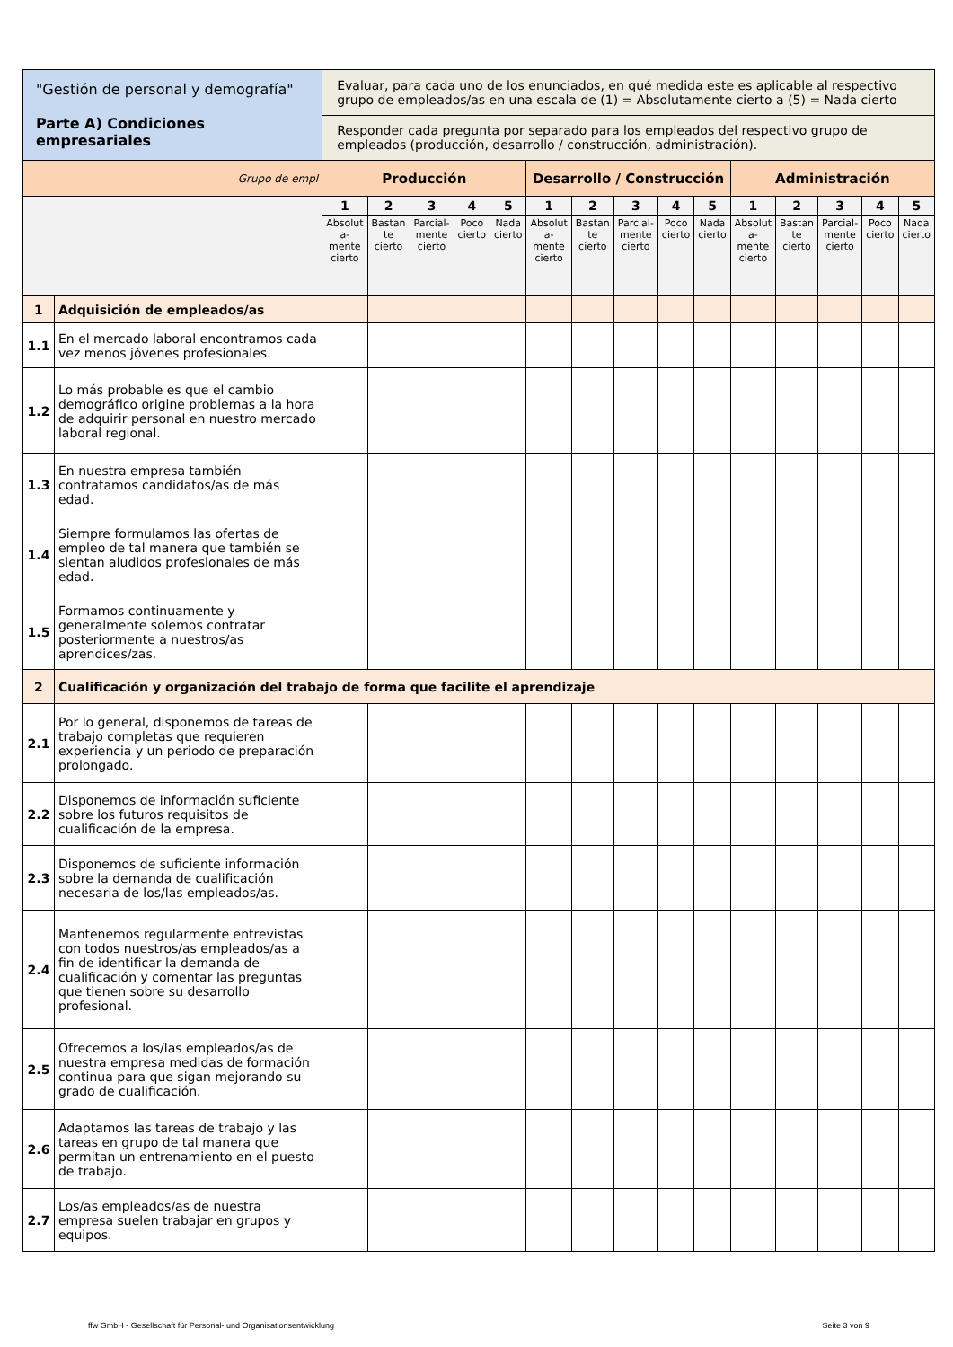| "Gestión de personal y demografía" Parte A) Condiciones empresariales | | Evaluar, para cada uno de los enunciados, en qué medida este es aplicable al respectivo grupo de empleados/as en una escala de (1) = Absolutamente cierto a (5) = Nada cierto | | | | | | | | | | | | | | |
| | | Responder cada pregunta por separado para los empleados del respectivo grupo de empleados (producción, desarrollo / construcción, administración). | | | | | | | | | | | | | | |
| Grupo de empl | | Producción | | | | | Desarrollo / Construcción | | | | | Administración | | | | |
| | | 1 | 2 | 3 | 4 | 5 | 1 | 2 | 3 | 4 | 5 | 1 | 2 | 3 | 4 | 5 |
| | | Absolut a- mente cierto | Bastan te cierto | Parcial- mente cierto | Poco cierto | Nada cierto | Absolut a- mente cierto | Bastan te cierto | Parcial- mente cierto | Poco cierto | Nada cierto | Absolut a- mente cierto | Bastan te cierto | Parcial- mente cierto | Poco cierto | Nada cierto |
| 1 | Adquisición de empleados/as | | | | | | | | | | | | | | | |
| 1.1 | En el mercado laboral encontramos cada vez menos jóvenes profesionales. | | | | | | | | | | | | | | | |
| 1.2 | Lo más probable es que el cambio demográfico origine problemas a la hora de adquirir personal en nuestro mercado laboral regional. | | | | | | | | | | | | | | | |
| 1.3 | En nuestra empresa también contratamos candidatos/as de más edad. | | | | | | | | | | | | | | | |
| 1.4 | Siempre formulamos las ofertas de empleo de tal manera que también se sientan aludidos profesionales de más edad. | | | | | | | | | | | | | | | |
| 1.5 | Formamos continuamente y generalmente solemos contratar posteriormente a nuestros/as aprendices/zas. | | | | | | | | | | | | | | | |
| 2 | Cualificación y organización del trabajo de forma que facilite el aprendizaje | | | | | | | | | | | | | | | |
| 2.1 | Por lo general, disponemos de tareas de trabajo completas que requieren experiencia y un periodo de preparación prolongado. | | | | | | | | | | | | | | | |
| 2.2 | Disponemos de información suficiente sobre los futuros requisitos de cualificación de la empresa. | | | | | | | | | | | | | | | |
| 2.3 | Disponemos de suficiente información sobre la demanda de cualificación necesaria de los/las empleados/as. | | | | | | | | | | | | | | | |
| 2.4 | Mantenemos regularmente entrevistas con todos nuestros/as empleados/as a fin de identificar la demanda de cualificación y comentar las preguntas que tienen sobre su desarrollo profesional. | | | | | | | | | | | | | | | |
| 2.5 | Ofrecemos a los/las empleados/as de nuestra empresa medidas de formación continua para que sigan mejorando su grado de cualificación. | | | | | | | | | | | | | | | |
| 2.6 | Adaptamos las tareas de trabajo y las tareas en grupo de tal manera que permitan un entrenamiento en el puesto de trabajo. | | | | | | | | | | | | | | | |
| 2.7 | Los/as empleados/as de nuestra empresa suelen trabajar en grupos y equipos. | | | | | | | | | | | | | | | |
ffw GmbH - Gesellschaft für Personal- und Organisationsentwicklung Seite 3 von 9